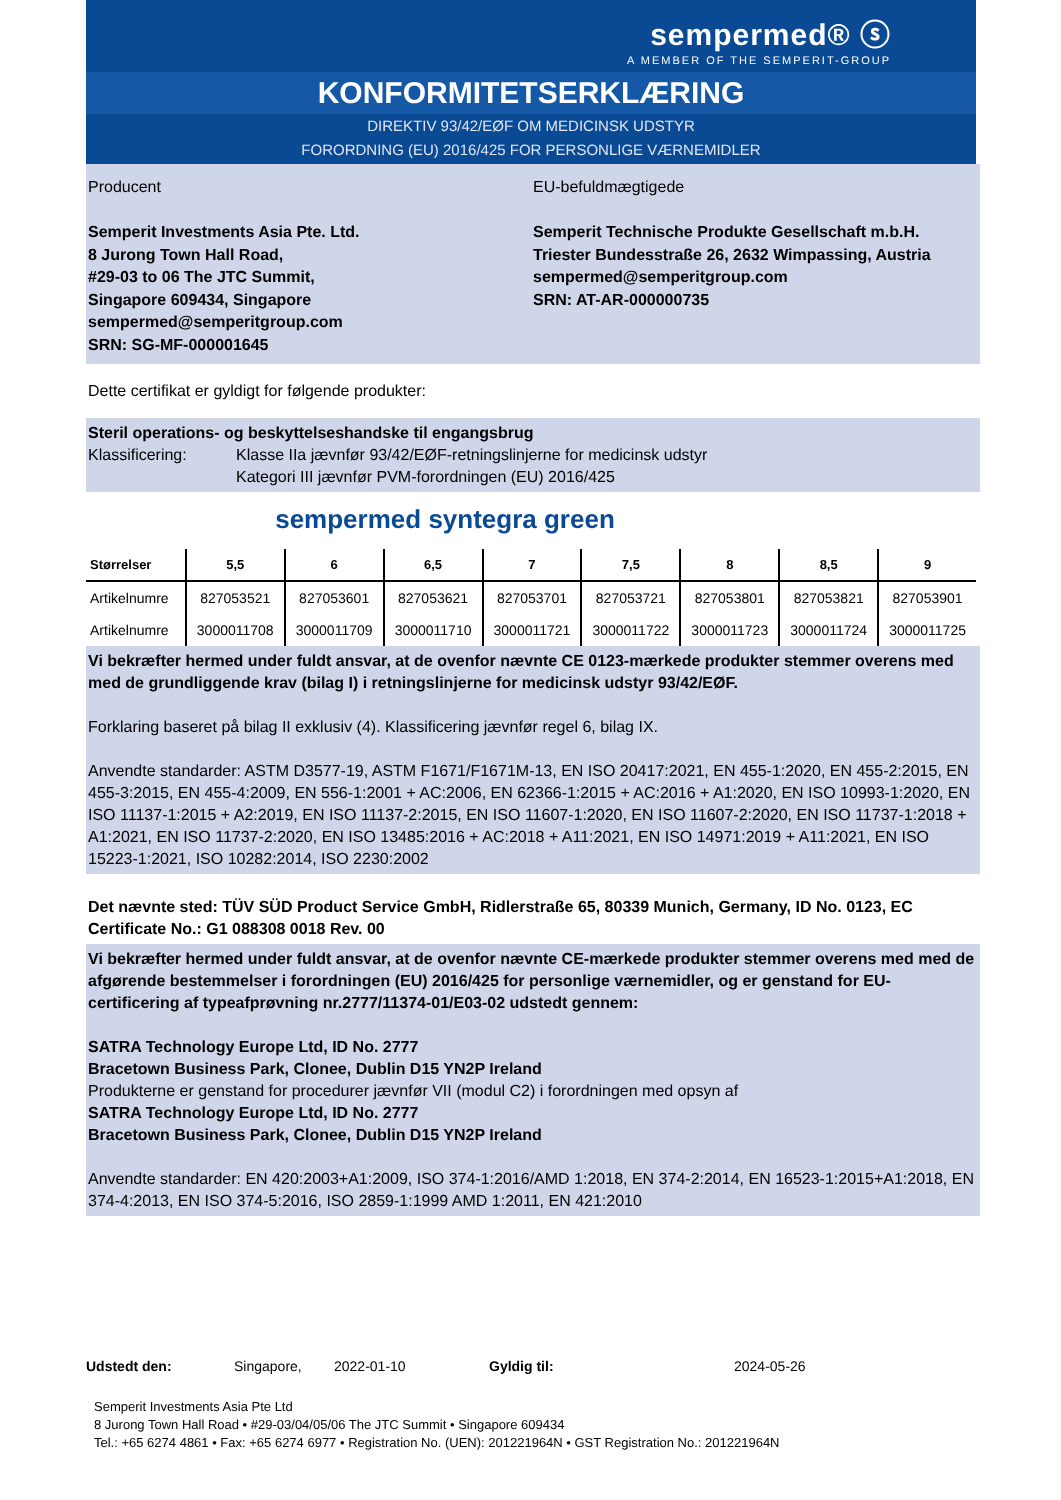sempermed® ⓢ
A MEMBER OF THE SEMPERIT-GROUP
KONFORMITETSERKLÆRING
DIREKTIV 93/42/EØF OM MEDICINSK UDSTYR
FORORDNING (EU) 2016/425 FOR PERSONLIGE VÆRNEMIDLER
Producent
Semperit Investments Asia Pte. Ltd.
8 Jurong Town Hall Road,
#29-03 to 06 The JTC Summit,
Singapore 609434, Singapore
sempermed@semperitgroup.com
SRN: SG-MF-000001645
EU-befuldmægtigede
Semperit Technische Produkte Gesellschaft m.b.H.
Triester Bundesstraße 26, 2632 Wimpassing, Austria
sempermed@semperitgroup.com
SRN: AT-AR-000000735
Dette certifikat er gyldigt for følgende produkter:
Steril operations- og beskyttelseshandske til engangsbrug
Klassificering: Klasse IIa jævnfør 93/42/EØF-retningslinjerne for medicinsk udstyr
Kategori III jævnfør PVM-forordningen (EU) 2016/425
sempermed syntegra green
| Størrelser | 5,5 | 6 | 6,5 | 7 | 7,5 | 8 | 8,5 | 9 |
| --- | --- | --- | --- | --- | --- | --- | --- | --- |
| Artikelnumre | 827053521 | 827053601 | 827053621 | 827053701 | 827053721 | 827053801 | 827053821 | 827053901 |
| Artikelnumre | 3000011708 | 3000011709 | 3000011710 | 3000011721 | 3000011722 | 3000011723 | 3000011724 | 3000011725 |
Vi bekræfter hermed under fuldt ansvar, at de ovenfor nævnte CE 0123-mærkede produkter stemmer overens med med de grundliggende krav (bilag I) i retningslinjerne for medicinsk udstyr 93/42/EØF.
Forklaring baseret på bilag II exklusiv (4). Klassificering jævnfør regel 6, bilag IX.
Anvendte standarder: ASTM D3577-19, ASTM F1671/F1671M-13, EN ISO 20417:2021, EN 455-1:2020, EN 455-2:2015, EN 455-3:2015, EN 455-4:2009, EN 556-1:2001 + AC:2006, EN 62366-1:2015 + AC:2016 + A1:2020, EN ISO 10993-1:2020, EN ISO 11137-1:2015 + A2:2019, EN ISO 11137-2:2015, EN ISO 11607-1:2020, EN ISO 11607-2:2020, EN ISO 11737-1:2018 + A1:2021, EN ISO 11737-2:2020, EN ISO 13485:2016 + AC:2018 + A11:2021, EN ISO 14971:2019 + A11:2021, EN ISO 15223-1:2021, ISO 10282:2014, ISO 2230:2002
Det nævnte sted: TÜV SÜD Product Service GmbH, Ridlerstraße 65, 80339 Munich, Germany, ID No. 0123, EC Certificate No.: G1 088308 0018 Rev. 00
Vi bekræfter hermed under fuldt ansvar, at de ovenfor nævnte CE-mærkede produkter stemmer overens med med de afgørende bestemmelser i forordningen (EU) 2016/425 for personlige værnemidler, og er genstand for EU-certificering af typeafprøvning nr.2777/11374-01/E03-02 udstedt gennem:
SATRA Technology Europe Ltd, ID No. 2777
Bracetown Business Park, Clonee, Dublin D15 YN2P Ireland
Produkterne er genstand for procedurer jævnfør VII (modul C2) i forordningen med opsyn af
SATRA Technology Europe Ltd, ID No. 2777
Bracetown Business Park, Clonee, Dublin D15 YN2P Ireland
Anvendte standarder: EN 420:2003+A1:2009, ISO 374-1:2016/AMD 1:2018, EN 374-2:2014, EN 16523-1:2015+A1:2018, EN 374-4:2013, EN ISO 374-5:2016, ISO 2859-1:1999 AMD 1:2011, EN 421:2010
Udstedt den: Singapore, 2022-01-10 Gyldig til: 2024-05-26
Semperit Investments Asia Pte Ltd
8 Jurong Town Hall Road • #29-03/04/05/06 The JTC Summit • Singapore 609434
Tel.: +65 6274 4861 • Fax: +65 6274 6977 • Registration No. (UEN): 201221964N • GST Registration No.: 201221964N